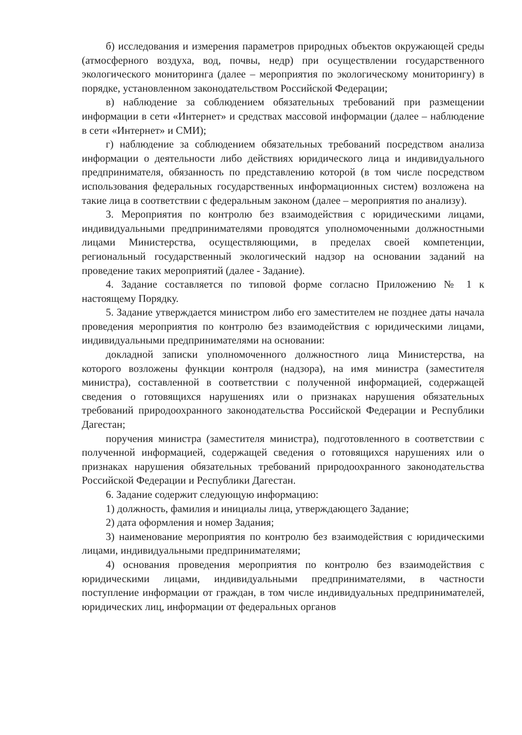б) исследования и измерения параметров природных объектов окружающей среды (атмосферного воздуха, вод, почвы, недр) при осуществлении государственного экологического мониторинга (далее – мероприятия по экологическому мониторингу) в порядке, установленном законодательством Российской Федерации;
в) наблюдение за соблюдением обязательных требований при размещении информации в сети «Интернет» и средствах массовой информации (далее – наблюдение в сети «Интернет» и СМИ);
г) наблюдение за соблюдением обязательных требований посредством анализа информации о деятельности либо действиях юридического лица и индивидуального предпринимателя, обязанность по представлению которой (в том числе посредством использования федеральных государственных информационных систем) возложена на такие лица в соответствии с федеральным законом (далее – мероприятия по анализу).
3. Мероприятия по контролю без взаимодействия с юридическими лицами, индивидуальными предпринимателями проводятся уполномоченными должностными лицами Министерства, осуществляющими, в пределах своей компетенции, региональный государственный экологический надзор на основании заданий на проведение таких мероприятий (далее - Задание).
4. Задание составляется по типовой форме согласно Приложению № 1 к настоящему Порядку.
5. Задание утверждается министром либо его заместителем не позднее даты начала проведения мероприятия по контролю без взаимодействия с юридическими лицами, индивидуальными предпринимателями на основании:
докладной записки уполномоченного должностного лица Министерства, на которого возложены функции контроля (надзора), на имя министра (заместителя министра), составленной в соответствии с полученной информацией, содержащей сведения о готовящихся нарушениях или о признаках нарушения обязательных требований природоохранного законодательства Российской Федерации и Республики Дагестан;
поручения министра (заместителя министра), подготовленного в соответствии с полученной информацией, содержащей сведения о готовящихся нарушениях или о признаках нарушения обязательных требований природоохранного законодательства Российской Федерации и Республики Дагестан.
6. Задание содержит следующую информацию:
1) должность, фамилия и инициалы лица, утверждающего Задание;
2) дата оформления и номер Задания;
3) наименование мероприятия по контролю без взаимодействия с юридическими лицами, индивидуальными предпринимателями;
4) основания проведения мероприятия по контролю без взаимодействия с юридическими лицами, индивидуальными предпринимателями, в частности поступление информации от граждан, в том числе индивидуальных предпринимателей, юридических лиц, информации от федеральных органов